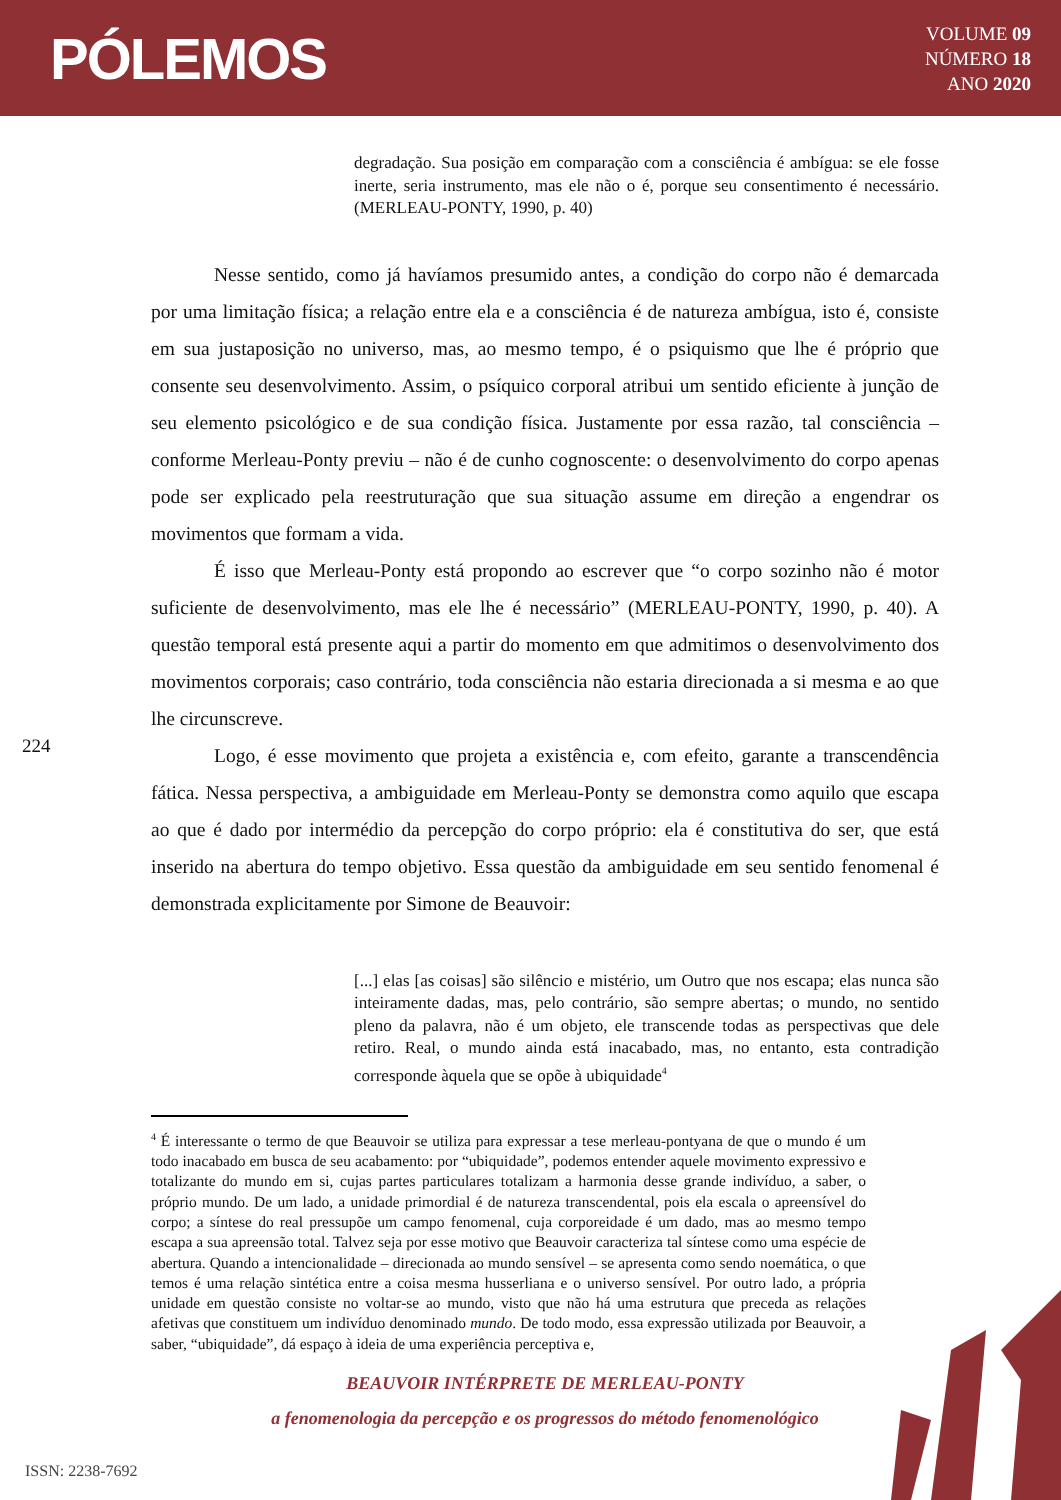PÓLEMOS
VOLUME 09
NÚMERO 18
ANO 2020
degradação. Sua posição em comparação com a consciência é ambígua: se ele fosse inerte, seria instrumento, mas ele não o é, porque seu consentimento é necessário. (MERLEAU-PONTY, 1990, p. 40)
Nesse sentido, como já havíamos presumido antes, a condição do corpo não é demarcada por uma limitação física; a relação entre ela e a consciência é de natureza ambígua, isto é, consiste em sua justaposição no universo, mas, ao mesmo tempo, é o psiquismo que lhe é próprio que consente seu desenvolvimento. Assim, o psíquico corporal atribui um sentido eficiente à junção de seu elemento psicológico e de sua condição física. Justamente por essa razão, tal consciência – conforme Merleau-Ponty previu – não é de cunho cognoscente: o desenvolvimento do corpo apenas pode ser explicado pela reestruturação que sua situação assume em direção a engendrar os movimentos que formam a vida.
É isso que Merleau-Ponty está propondo ao escrever que “o corpo sozinho não é motor suficiente de desenvolvimento, mas ele lhe é necessário” (MERLEAU-PONTY, 1990, p. 40). A questão temporal está presente aqui a partir do momento em que admitimos o desenvolvimento dos movimentos corporais; caso contrário, toda consciência não estaria direcionada a si mesma e ao que lhe circunscreve.
Logo, é esse movimento que projeta a existência e, com efeito, garante a transcendência fática. Nessa perspectiva, a ambiguidade em Merleau-Ponty se demonstra como aquilo que escapa ao que é dado por intermédio da percepção do corpo próprio: ela é constitutiva do ser, que está inserido na abertura do tempo objetivo. Essa questão da ambiguidade em seu sentido fenomenal é demonstrada explicitamente por Simone de Beauvoir:
[...] elas [as coisas] são silêncio e mistério, um Outro que nos escapa; elas nunca são inteiramente dadas, mas, pelo contrário, são sempre abertas; o mundo, no sentido pleno da palavra, não é um objeto, ele transcende todas as perspectivas que dele retiro. Real, o mundo ainda está inacabado, mas, no entanto, esta contradição corresponde àquela que se opõe à ubiquidade<sup>4</sup>
<sup>4</sup> É interessante o termo de que Beauvoir se utiliza para expressar a tese merleau-pontyana de que o mundo é um todo inacabado em busca de seu acabamento: por “ubiquidade”, podemos entender aquele movimento expressivo e totalizante do mundo em si, cujas partes particulares totalizam a harmonia desse grande indivíduo, a saber, o próprio mundo. De um lado, a unidade primordial é de natureza transcendental, pois ela escala o apreensível do corpo; a síntese do real pressupõe um campo fenomenal, cuja corporeidade é um dado, mas ao mesmo tempo escapa a sua apreensão total. Talvez seja por esse motivo que Beauvoir caracteriza tal síntese como uma espécie de abertura. Quando a intencionalidade – direcionada ao mundo sensível – se apresenta como sendo noemática, o que temos é uma relação sintética entre a coisa mesma husserliana e o universo sensível. Por outro lado, a própria unidade em questão consiste no voltar-se ao mundo, visto que não há uma estrutura que preceda as relações afetivas que constituem um indivíduo denominado mundo. De todo modo, essa expressão utilizada por Beauvoir, a saber, “ubiquidade”, dá espaço à ideia de uma experiência perceptiva e,
224
BEAUVOIR INTÉRPRETE DE MERLEAU-PONTY
a fenomenologia da percepção e os progressos do método fenomenológico
ISSN: 2238-7692